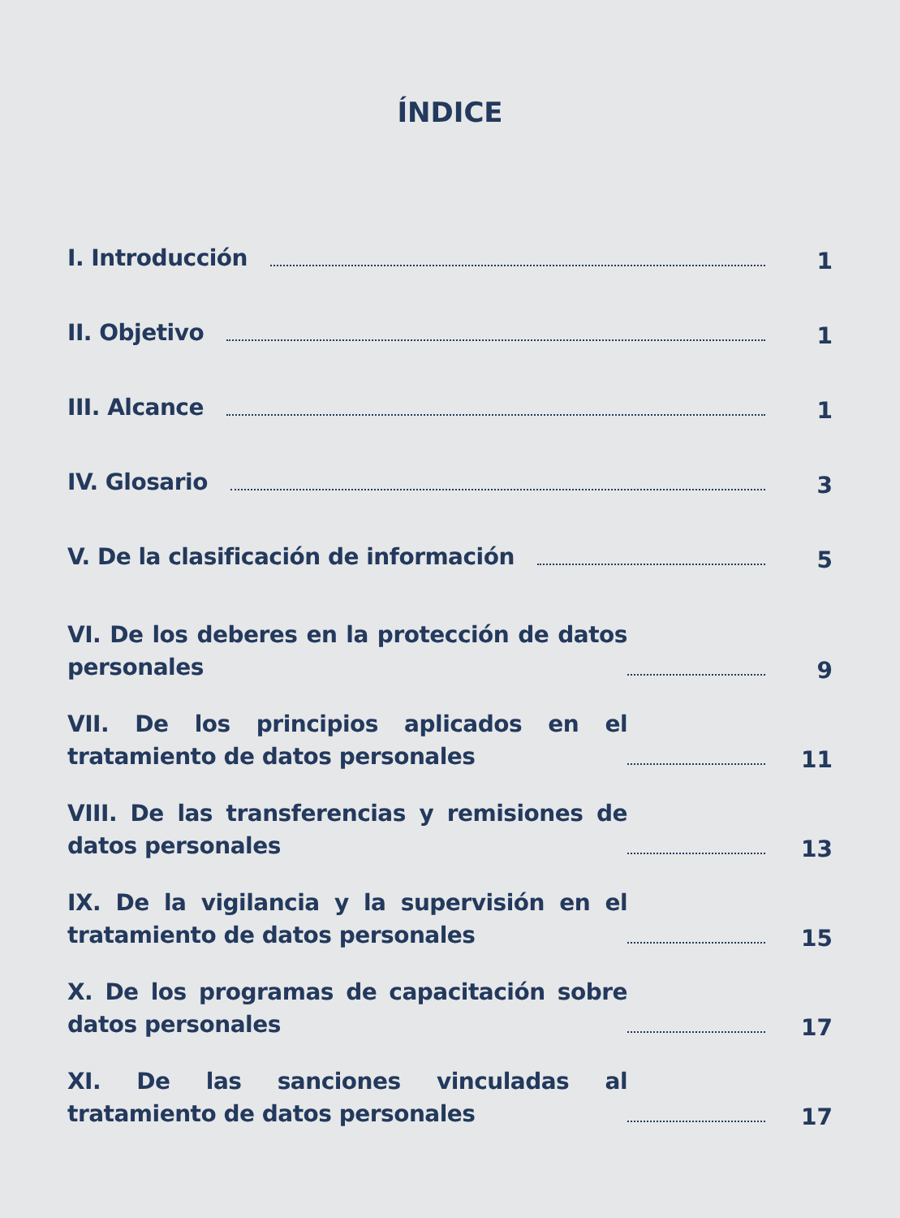ÍNDICE
I. Introducción 1
II. Objetivo 1
III. Alcance 1
IV. Glosario 3
V. De la clasificación de información 5
VI. De los deberes en la protección de datos personales 9
VII. De los principios aplicados en el tratamiento de datos personales 11
VIII. De las transferencias y remisiones de datos personales 13
IX. De la vigilancia y la supervisión en el tratamiento de datos personales 15
X. De los programas de capacitación sobre datos personales 17
XI. De las sanciones vinculadas al tratamiento de datos personales 17